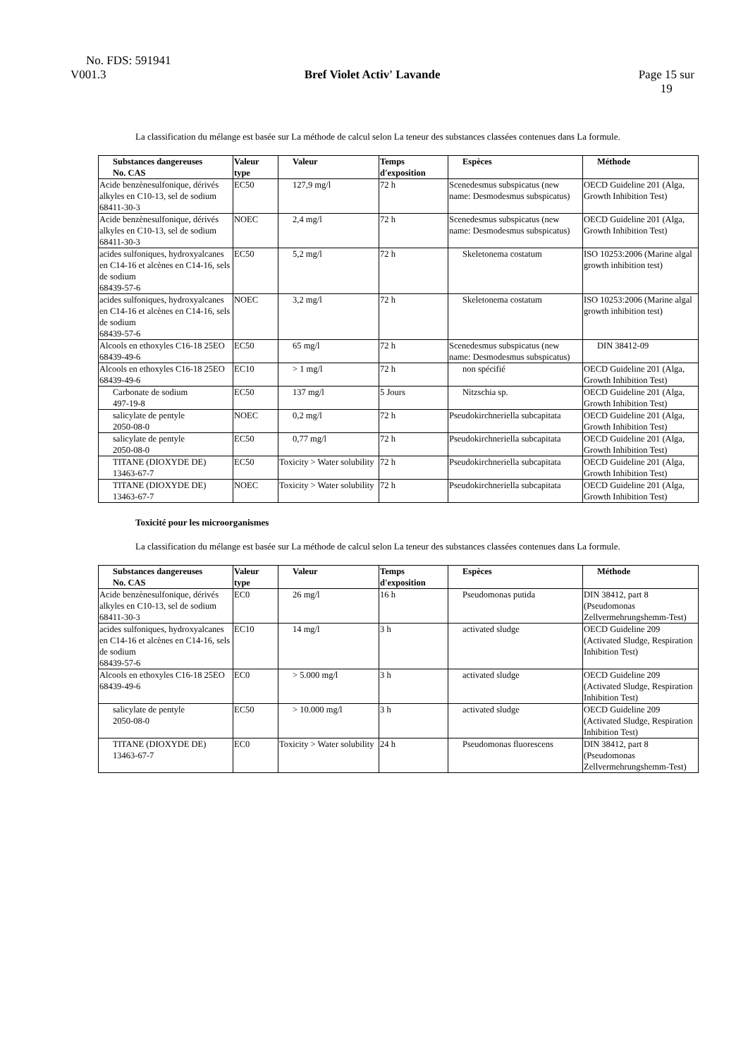No. FDS: 591941
V001.3 Bref Violet Activ' Lavande Page 15 sur
19
La classification du mélange est basée sur La méthode de calcul selon La teneur des substances classées contenues dans La formule.
| Substances dangereuses No. CAS | Valeur type | Valeur | Temps d'exposition | Espèces | Méthode |
| --- | --- | --- | --- | --- | --- |
| Acide benzènesulfonique, dérivés alkyles en C10-13, sel de sodium 68411-30-3 | EC50 | 127,9 mg/l | 72 h | Scenedesmus subspicatus (new name: Desmodesmus subspicatus) | OECD Guideline 201 (Alga, Growth Inhibition Test) |
| Acide benzènesulfonique, dérivés alkyles en C10-13, sel de sodium 68411-30-3 | NOEC | 2,4 mg/l | 72 h | Scenedesmus subspicatus (new name: Desmodesmus subspicatus) | OECD Guideline 201 (Alga, Growth Inhibition Test) |
| acides sulfoniques, hydroxyalcanes en C14-16 et alcènes en C14-16, sels de sodium 68439-57-6 | EC50 | 5,2 mg/l | 72 h | Skeletonema costatum | ISO 10253:2006 (Marine algal growth inhibition test) |
| acides sulfoniques, hydroxyalcanes en C14-16 et alcènes en C14-16, sels de sodium 68439-57-6 | NOEC | 3,2 mg/l | 72 h | Skeletonema costatum | ISO 10253:2006 (Marine algal growth inhibition test) |
| Alcools en ethoxyles C16-18 25EO 68439-49-6 | EC50 | 65 mg/l | 72 h | Scenedesmus subspicatus (new name: Desmodesmus subspicatus) | DIN 38412-09 |
| Alcools en ethoxyles C16-18 25EO 68439-49-6 | EC10 | > 1 mg/l | 72 h | non spécifié | OECD Guideline 201 (Alga, Growth Inhibition Test) |
| Carbonate de sodium 497-19-8 | EC50 | 137 mg/l | 5 Jours | Nitzschia sp. | OECD Guideline 201 (Alga, Growth Inhibition Test) |
| salicylate de pentyle 2050-08-0 | NOEC | 0,2 mg/l | 72 h | Pseudokirchneriella subcapitata | OECD Guideline 201 (Alga, Growth Inhibition Test) |
| salicylate de pentyle 2050-08-0 | EC50 | 0,77 mg/l | 72 h | Pseudokirchneriella subcapitata | OECD Guideline 201 (Alga, Growth Inhibition Test) |
| TITANE (DIOXYDE DE) 13463-67-7 | EC50 | Toxicity > Water solubility | 72 h | Pseudokirchneriella subcapitata | OECD Guideline 201 (Alga, Growth Inhibition Test) |
| TITANE (DIOXYDE DE) 13463-67-7 | NOEC | Toxicity > Water solubility | 72 h | Pseudokirchneriella subcapitata | OECD Guideline 201 (Alga, Growth Inhibition Test) |
Toxicité pour les microorganismes
La classification du mélange est basée sur La méthode de calcul selon La teneur des substances classées contenues dans La formule.
| Substances dangereuses No. CAS | Valeur type | Valeur | Temps d'exposition | Espèces | Méthode |
| --- | --- | --- | --- | --- | --- |
| Acide benzènesulfonique, dérivés alkyles en C10-13, sel de sodium 68411-30-3 | EC0 | 26 mg/l | 16 h | Pseudomonas putida | DIN 38412, part 8 (Pseudomonas Zellvermehrungshemm-Test) |
| acides sulfoniques, hydroxyalcanes en C14-16 et alcènes en C14-16, sels de sodium 68439-57-6 | EC10 | 14 mg/l | 3 h | activated sludge | OECD Guideline 209 (Activated Sludge, Respiration Inhibition Test) |
| Alcools en ethoxyles C16-18 25EO 68439-49-6 | EC0 | > 5.000 mg/l | 3 h | activated sludge | OECD Guideline 209 (Activated Sludge, Respiration Inhibition Test) |
| salicylate de pentyle 2050-08-0 | EC50 | > 10.000 mg/l | 3 h | activated sludge | OECD Guideline 209 (Activated Sludge, Respiration Inhibition Test) |
| TITANE (DIOXYDE DE) 13463-67-7 | EC0 | Toxicity > Water solubility | 24 h | Pseudomonas fluorescens | DIN 38412, part 8 (Pseudomonas Zellvermehrungshemm-Test) |